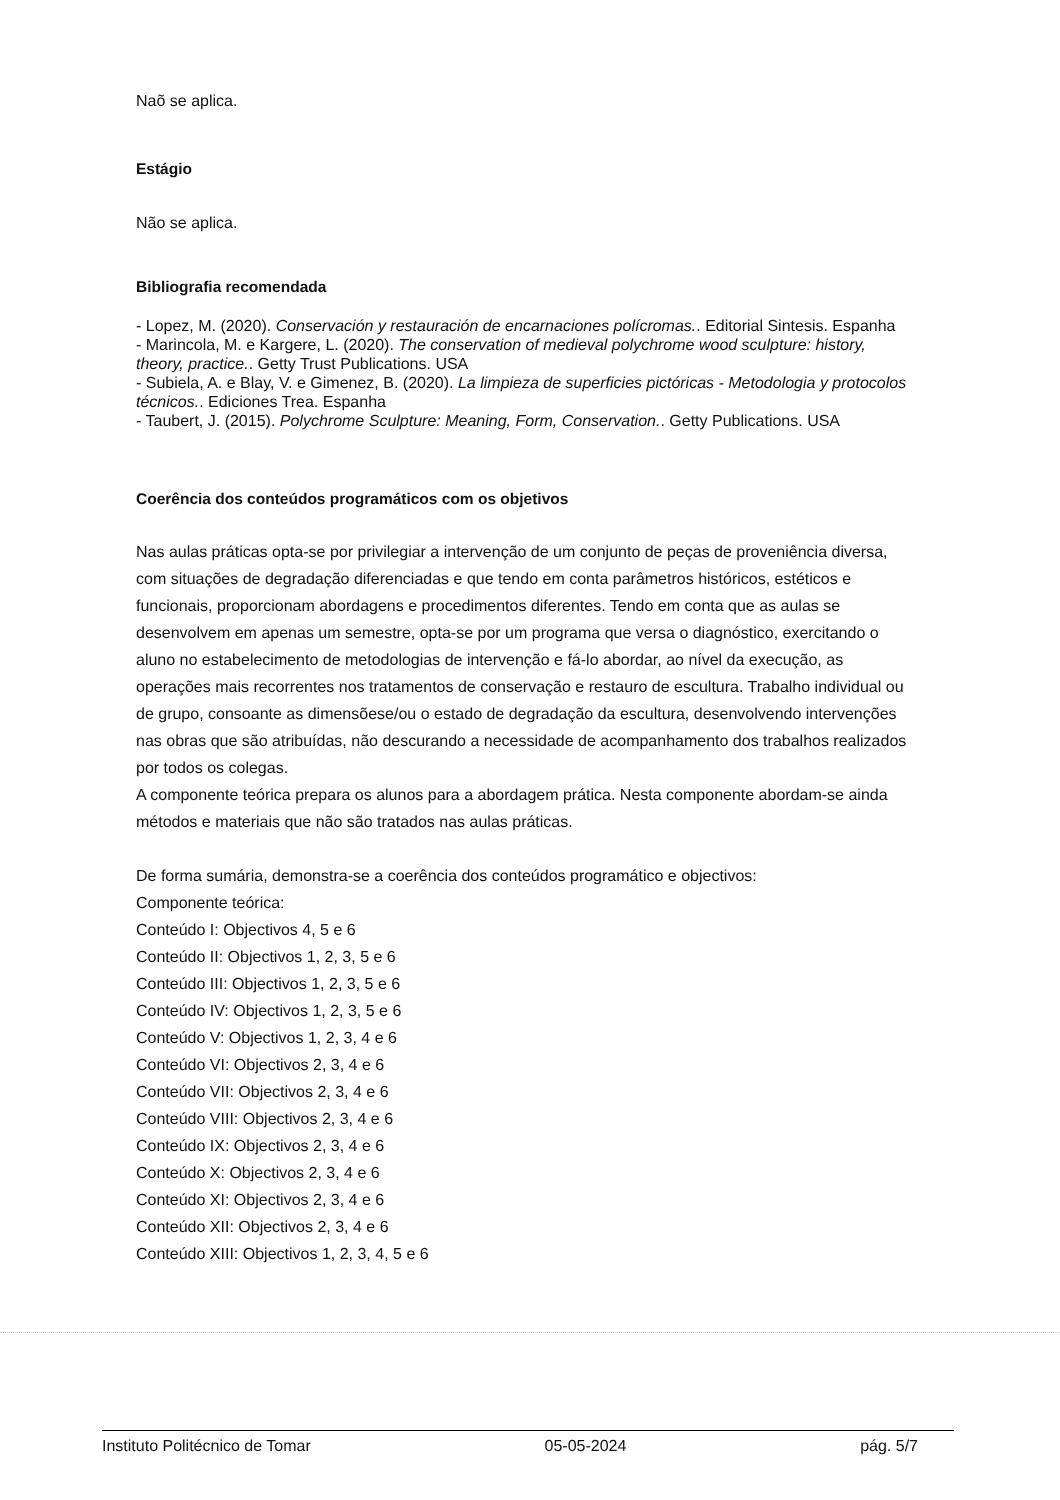Naõ se aplica.
Estágio
Não se aplica.
Bibliografia recomendada
- Lopez, M. (2020). Conservación y restauración de encarnaciones polícromas.. Editorial Sintesis. Espanha
- Marincola, M. e Kargere, L. (2020). The conservation of medieval polychrome wood sculpture: history, theory, practice.. Getty Trust Publications. USA
- Subiela, A. e Blay, V. e Gimenez, B. (2020). La limpieza de superficies pictóricas - Metodologia y protocolos técnicos.. Ediciones Trea. Espanha
- Taubert, J. (2015). Polychrome Sculpture: Meaning, Form, Conservation.. Getty Publications. USA
Coerência dos conteúdos programáticos com os objetivos
Nas aulas práticas opta-se por privilegiar a intervenção de um conjunto de peças de proveniência diversa, com situações de degradação diferenciadas e que tendo em conta parâmetros históricos, estéticos e funcionais, proporcionam abordagens e procedimentos diferentes. Tendo em conta que as aulas se desenvolvem em apenas um semestre, opta-se por um programa que versa o diagnóstico, exercitando o aluno no estabelecimento de metodologias de intervenção e fá-lo abordar, ao nível da execução, as operações mais recorrentes nos tratamentos de conservação e restauro de escultura. Trabalho individual ou de grupo, consoante as dimensõese/ou o estado de degradação da escultura, desenvolvendo intervenções nas obras que são atribuídas, não descurando a necessidade de acompanhamento dos trabalhos realizados por todos os colegas.
A componente teórica prepara os alunos para a abordagem prática. Nesta componente abordam-se ainda métodos e materiais que não são tratados nas aulas práticas.
De forma sumária, demonstra-se a coerência dos conteúdos programático e objectivos:
Componente teórica:
Conteúdo I: Objectivos 4, 5 e 6
Conteúdo II: Objectivos 1, 2, 3, 5 e 6
Conteúdo III: Objectivos 1, 2, 3, 5 e 6
Conteúdo IV: Objectivos 1, 2, 3, 5 e 6
Conteúdo V: Objectivos 1, 2, 3, 4 e 6
Conteúdo VI: Objectivos 2, 3, 4 e 6
Conteúdo VII: Objectivos 2, 3, 4 e 6
Conteúdo VIII: Objectivos 2, 3, 4 e 6
Conteúdo IX: Objectivos 2, 3, 4 e 6
Conteúdo X: Objectivos 2, 3, 4 e 6
Conteúdo XI: Objectivos 2, 3, 4 e 6
Conteúdo XII: Objectivos 2, 3, 4 e 6
Conteúdo XIII: Objectivos 1, 2, 3, 4, 5 e 6
Instituto Politécnico de Tomar 05-05-2024 pág. 5/7